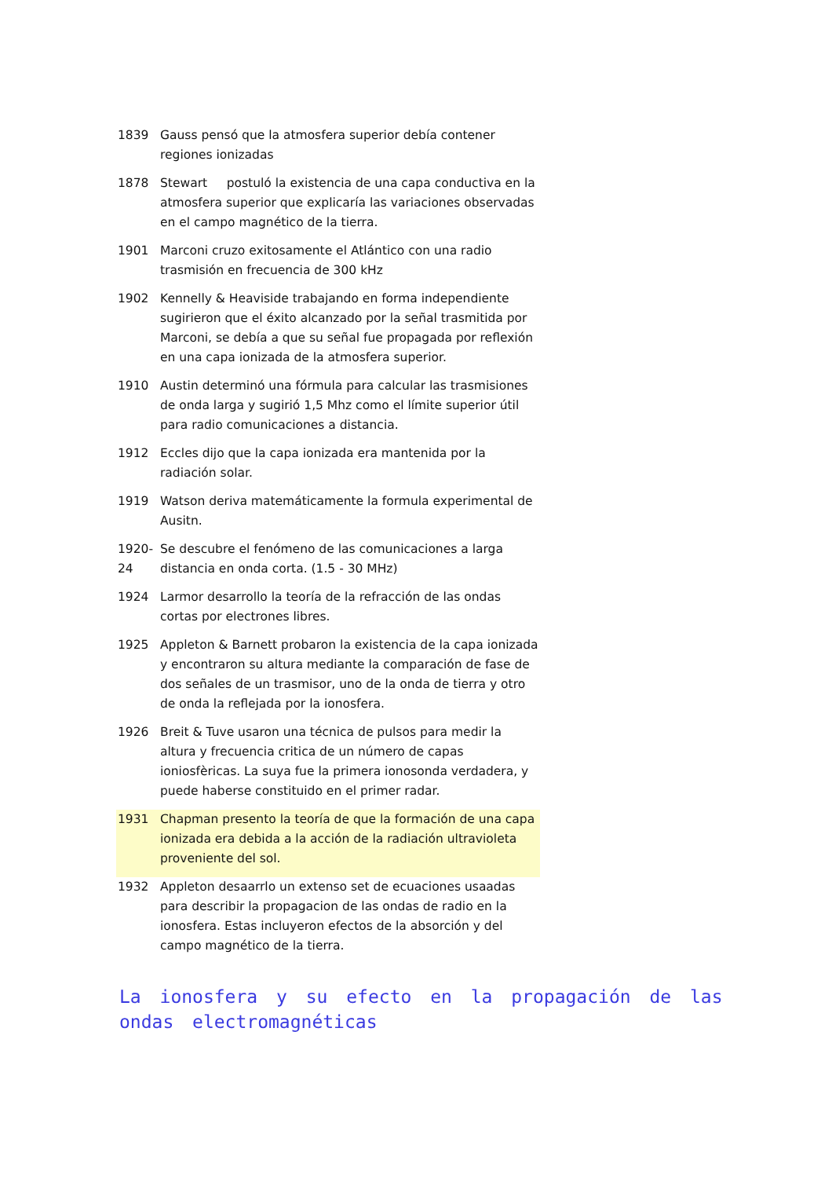| 1839 | Gauss pensó que la atmosfera superior debía contener regiones ionizadas |
| 1878 | Stewart postuló la existencia de una capa conductiva en la atmosfera superior que explicaría las variaciones observadas en el campo magnético de la tierra. |
| 1901 | Marconi cruzo exitosamente el Atlántico con una radio trasmisión en frecuencia de 300 kHz |
| 1902 | Kennelly & Heaviside trabajando en forma independiente sugirieron que el éxito alcanzado por la señal trasmitida por Marconi, se debía a que su señal fue propagada por reflexión en una capa ionizada de la atmosfera superior. |
| 1910 | Austin determinó una fórmula para calcular las trasmisiones de onda larga y sugirió 1,5 Mhz como el límite superior útil para radio comunicaciones a distancia. |
| 1912 | Eccles dijo que la capa ionizada era mantenida por la radiación solar. |
| 1919 | Watson deriva matemáticamente la formula experimental de Ausitn. |
| 1920-24 | Se descubre el fenómeno de las comunicaciones a larga distancia en onda corta. (1.5 - 30 MHz) |
| 1924 | Larmor desarrollo la teoría de la refracción de las ondas cortas por electrones libres. |
| 1925 | Appleton & Barnett probaron la existencia de la capa ionizada y encontraron su altura mediante la comparación de fase de dos señales de un trasmisor, uno de la onda de tierra y otro de onda la reflejada por la ionosfera. |
| 1926 | Breit & Tuve usaron una técnica de pulsos para medir la altura y frecuencia critica de un número de capas ioniosfèricas. La suya fue la primera ionosonda verdadera, y puede haberse constituido en el primer radar. |
| 1931 | Chapman presento la teoría de que la formación de una capa ionizada era debida a la acción de la radiación ultravioleta proveniente del sol. |
| 1932 | Appleton desaarrlo un extenso set de ecuaciones usaadas para describir la propagacion de las ondas de radio en la ionosfera. Estas incluyeron efectos de la absorción y del campo magnético de la tierra. |
La ionosfera y su efecto en la propagación de las ondas electromagnéticas